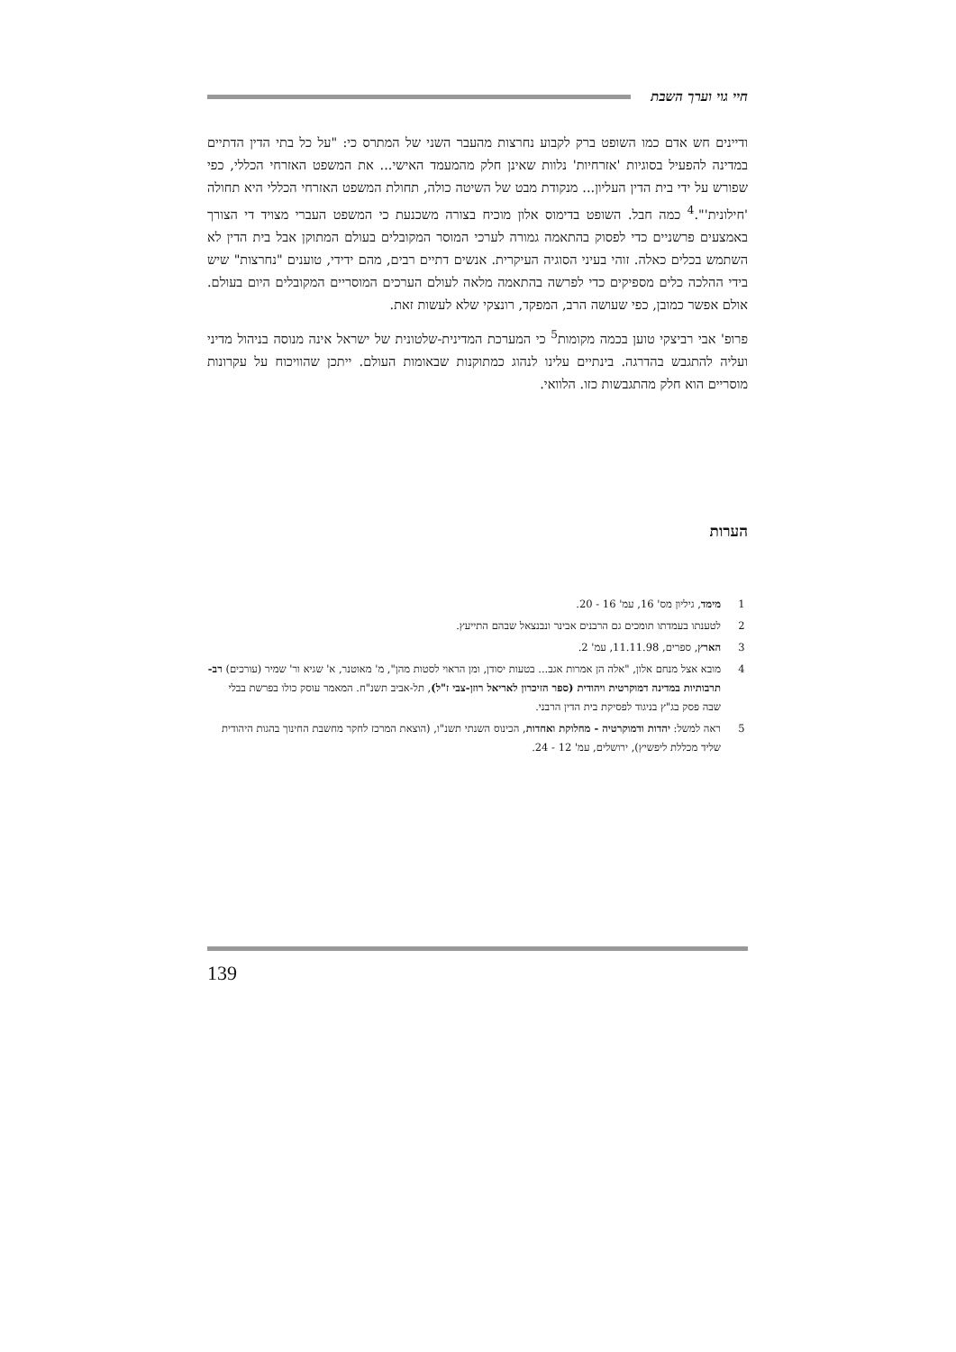חיי גוי וערך השבת
ודיינים חש אדם כמו השופט ברק לקבוע נחרצות מהעבר השני של המתרס כי: "על כל בתי הדין הדתיים במדינה להפעיל בסוגיות 'אזרחיות' נלוות שאינן חלק מהמעמד האישי... את המשפט האזרחי הכללי, כפי שפורש על ידי בית הדין העליון... מנקודת מבט של השיטה כולה, תחולת המשפט האזרחי הכללי היא תחולה 'חילונית'".<sup>4</sup> כמה חבל. השופט בדימוס אלון מוכיח בצורה משכנעת כי המשפט העברי מצויד די הצורך באמצעים פרשניים כדי לפסוק בהתאמה גמורה לערכי המוסר המקובלים בעולם המתוקן אבל בית הדין לא השתמש בכלים כאלה. זוהי בעיני הסוגיה העיקרית. אנשים דתיים רבים, מהם ידידי, טוענים "נחרצות" שיש בידי ההלכה כלים מספיקים כדי לפרשה בהתאמה מלאה לעולם הערכים המוסריים המקובלים היום בעולם. אולם אפשר כמובן, כפי שעושה הרב, המפקד, רונצקי שלא לעשות זאת.
פרופ' אבי רביצקי טוען בכמה מקומות<sup>5</sup> כי המערכת המדינית-שלטונית של ישראל אינה מנוסה בניהול מדיני ועליה להתגבש בהדרגה. בינתיים עלינו לנהוג כמתוקנות שבאומות העולם. ייתכן שהוויכוח על עקרונות מוסריים הוא חלק מהתגבשות כזו. הלוואי.
הערות
1 מימד, גיליון מס' 16, עמ' 16 - 20.
2 לטענתו בעמדתו תומכים גם הרבנים אבינר ונבנצאל שבהם התייעץ.
3 הארץ, ספרים, 11.11.98, עמ' 2.
4 מובא אצל מנחם אלון, "אלה הן אמרות אגב... בטעות יסודן, ומן הראוי לסטות מהן", מ' מאוטנר, א' שגיא ור' שמיר (עורכים) רב-תרבותיות במדינה דמוקרטית ויהודית (ספר הזיכרון לאריאל רוזן-צבי ז"ל), תל-אביב תשנ"ח. המאמר עוסק כולו בפרשת בבלי שבה פסק בג"ץ בניגוד לפסיקת בית הדין הרבני.
5 ראה למשל: יהדות ודמוקרטיה - מחלוקת ואחדות, הכינוס השנתי תשנ"ו, (הוצאת המרכז לחקר מחשבת החינוך בהגות היהודית שליד מכללת ליפשיץ), ירושלים, עמ' 12 - 24.
139